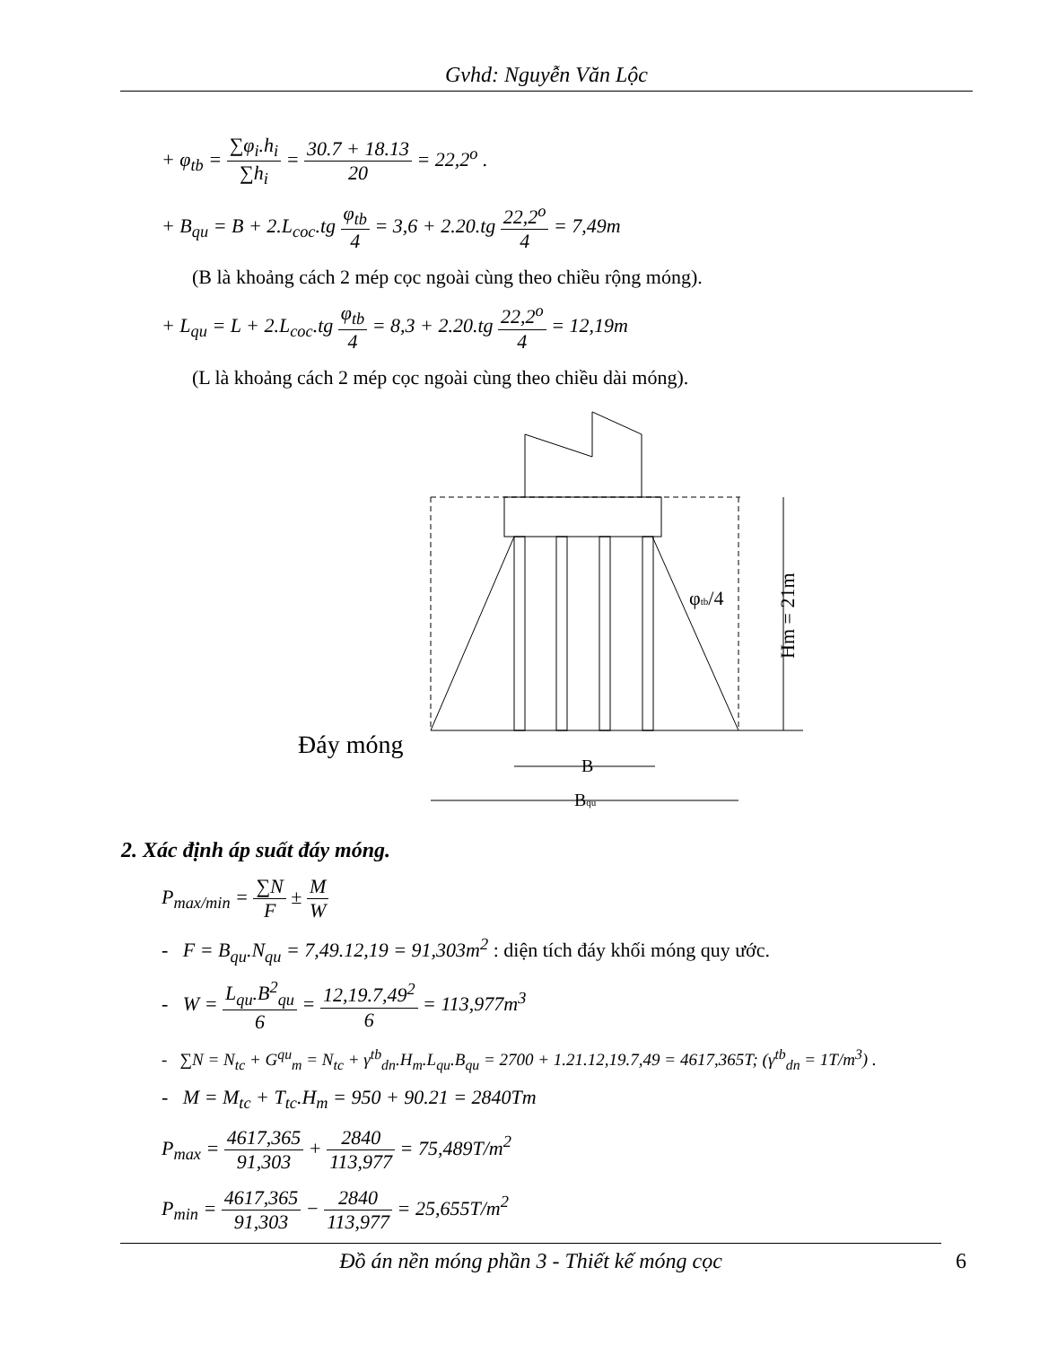Gvhd: Nguyễn Văn Lộc
+ φ<sub>tb</sub> = ∑φ<sub>i</sub>.h<sub>i</sub> ∑h<sub>i</sub> = 30.7 + 18.13 20 = 22,2<sup>o</sup> .
+ B<sub>qu</sub> = B + 2.L<sub>coc</sub>.tg φ<sub>tb</sub> 4 = 3,6 + 2.20.tg 22,2<sup>o</sup> 4 = 7,49m
(B là khoảng cách 2 mép cọc ngoài cùng theo chiều rộng móng).
+ L<sub>qu</sub> = L + 2.L<sub>coc</sub>.tg φ<sub>tb</sub> 4 = 8,3 + 2.20.tg 22,2<sup>o</sup> 4 = 12,19m
(L là khoảng cách 2 mép cọc ngoài cùng theo chiều dài móng).
Đáy móng
B
Bqu
φtb/4
Hm = 21m
2. Xác định áp suất đáy móng.
P<sub>max/min</sub> = ∑N F ± M W
- F = B<sub>qu</sub>.N<sub>qu</sub> = 7,49.12,19 = 91,303m<sup>2</sup> : diện tích đáy khối móng quy ước.
- W = L<sub>qu</sub>.B<sup>2</sup><sub>qu</sub> 6 = 12,19.7,49<sup>2</sup> 6 = 113,977m<sup>3</sup>
- ∑N = N<sub>tc</sub> + G<sup>qu</sup><sub>m</sub> = N<sub>tc</sub> + γ<sup>tb</sup><sub>dn</sub>.H<sub>m</sub>.L<sub>qu</sub>.B<sub>qu</sub> = 2700 + 1.21.12,19.7,49 = 4617,365T; (γ<sup>tb</sup><sub>dn</sub> = 1T/m<sup>3</sup>) .
- M = M<sub>tc</sub> + T<sub>tc</sub>.H<sub>m</sub> = 950 + 90.21 = 2840Tm
P<sub>max</sub> = 4617,365 91,303 + 2840 113,977 = 75,489T/m<sup>2</sup>
P<sub>min</sub> = 4617,365 91,303 − 2840 113,977 = 25,655T/m<sup>2</sup>
Đồ án nền móng phần 3 - Thiết kế móng cọc 6